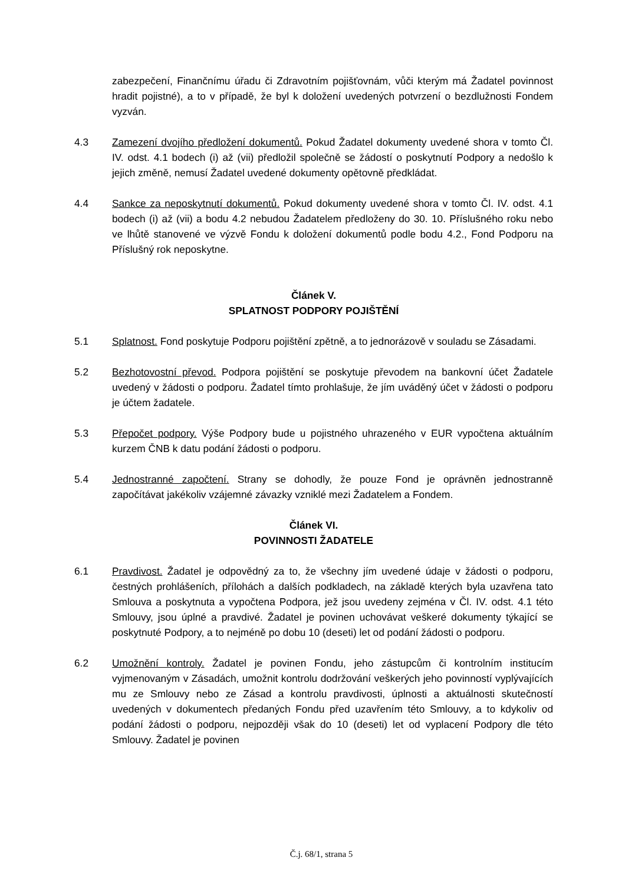zabezpečení, Finančnímu úřadu či Zdravotním pojišťovnám, vůči kterým má Žadatel povinnost hradit pojistné), a to v případě, že byl k doložení uvedených potvrzení o bezdlužnosti Fondem vyzván.
4.3 Zamezení dvojího předložení dokumentů. Pokud Žadatel dokumenty uvedené shora v tomto Čl. IV. odst. 4.1 bodech (i) až (vii) předložil společně se žádostí o poskytnutí Podpory a nedošlo k jejich změně, nemusí Žadatel uvedené dokumenty opětovně předkládat.
4.4 Sankce za neposkytnutí dokumentů. Pokud dokumenty uvedené shora v tomto Čl. IV. odst. 4.1 bodech (i) až (vii) a bodu 4.2 nebudou Žadatelem předloženy do 30. 10. Příslušného roku nebo ve lhůtě stanovené ve výzvě Fondu k doložení dokumentů podle bodu 4.2., Fond Podporu na Příslušný rok neposkytne.
Článek V.
SPLATNOST PODPORY POJIŠTĚNÍ
5.1 Splatnost. Fond poskytuje Podporu pojištění zpětně, a to jednorázově v souladu se Zásadami.
5.2 Bezhotovostní převod. Podpora pojištění se poskytuje převodem na bankovní účet Žadatele uvedený v žádosti o podporu. Žadatel tímto prohlašuje, že jím uváděný účet v žádosti o podporu je účtem žadatele.
5.3 Přepočet podpory. Výše Podpory bude u pojistného uhrazeného v EUR vypočtena aktuálním kurzem ČNB k datu podání žádosti o podporu.
5.4 Jednostranné započtení. Strany se dohodly, že pouze Fond je oprávněn jednostranně započítávat jakékoliv vzájemné závazky vzniklé mezi Žadatelem a Fondem.
Článek VI.
POVINNOSTI ŽADATELE
6.1 Pravdivost. Žadatel je odpovědný za to, že všechny jím uvedené údaje v žádosti o podporu, čestných prohlášeních, přílohách a dalších podkladech, na základě kterých byla uzavřena tato Smlouva a poskytnuta a vypočtena Podpora, jež jsou uvedeny zejména v Čl. IV. odst. 4.1 této Smlouvy, jsou úplné a pravdivé. Žadatel je povinen uchovávat veškeré dokumenty týkající se poskytnuté Podpory, a to nejméně po dobu 10 (deseti) let od podání žádosti o podporu.
6.2 Umožnění kontroly. Žadatel je povinen Fondu, jeho zástupcům či kontrolním institucím vyjmenovaným v Zásadách, umožnit kontrolu dodržování veškerých jeho povinností vyplývajících mu ze Smlouvy nebo ze Zásad a kontrolu pravdivosti, úplnosti a aktuálnosti skutečností uvedených v dokumentech předaných Fondu před uzavřením této Smlouvy, a to kdykoliv od podání žádosti o podporu, nejpozději však do 10 (deseti) let od vyplacení Podpory dle této Smlouvy. Žadatel je povinen
Č.j. 68/1, strana 5